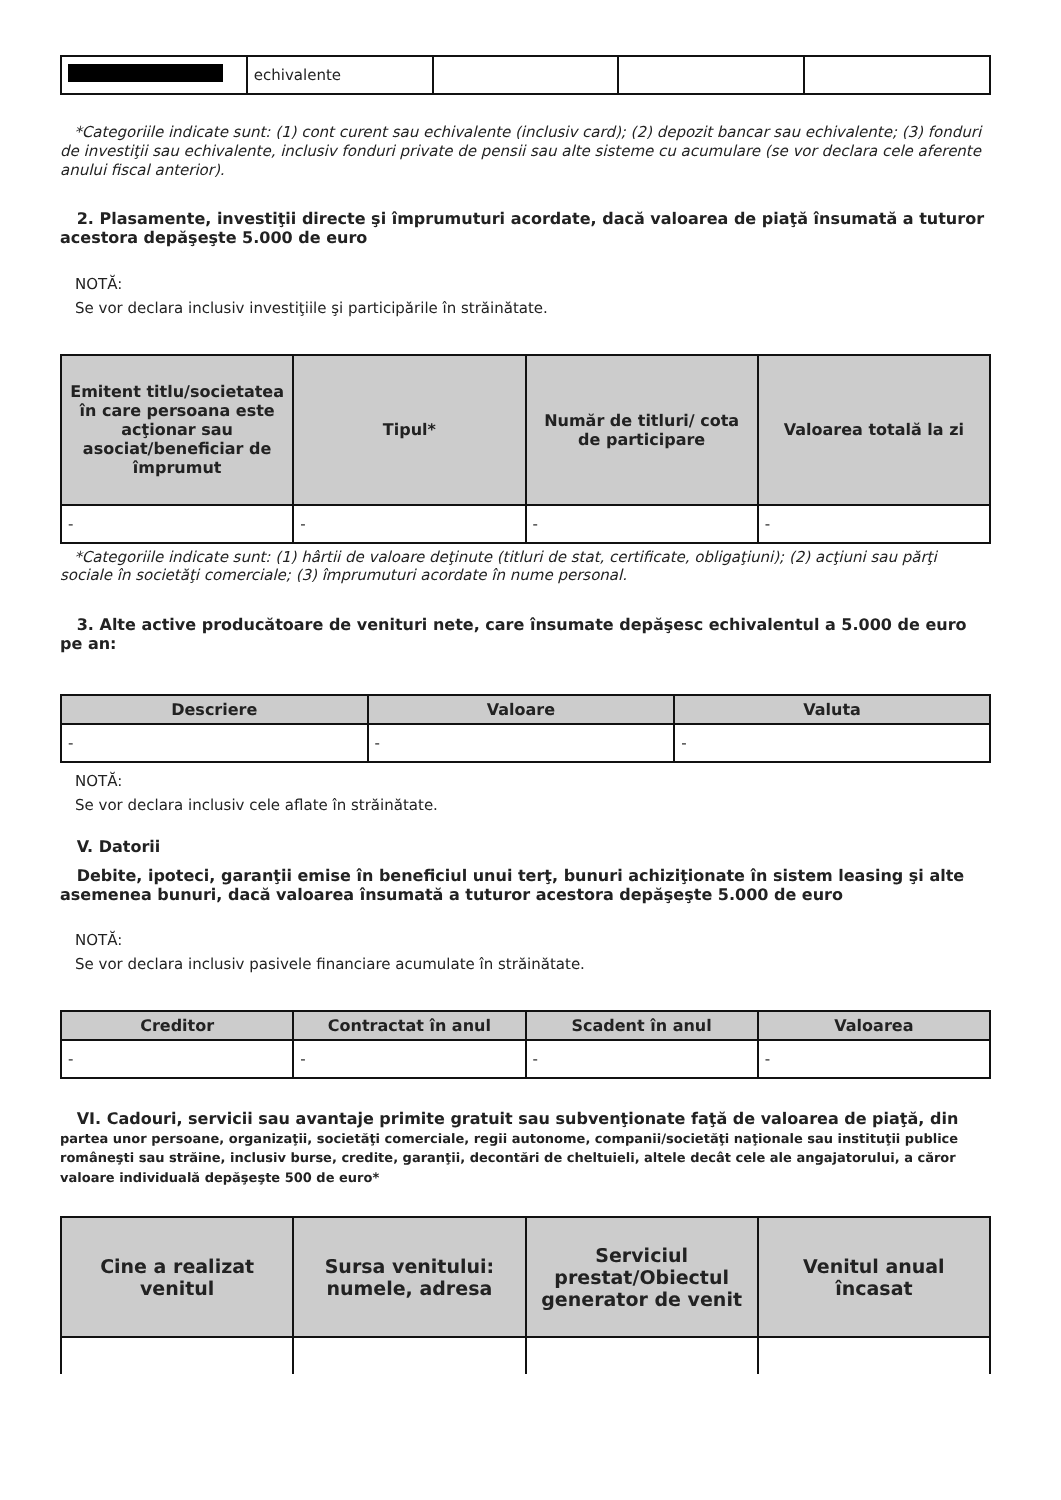| | echivalente | | | |
*Categoriile indicate sunt: (1) cont curent sau echivalente (inclusiv card); (2) depozit bancar sau echivalente; (3) fonduri de investiţii sau echivalente, inclusiv fonduri private de pensii sau alte sisteme cu acumulare (se vor declara cele aferente anului fiscal anterior).
2. Plasamente, investiţii directe şi împrumuturi acordate, dacă valoarea de piaţă însumată a tuturor acestora depăşeşte 5.000 de euro
NOTĂ:
Se vor declara inclusiv investiţiile şi participările în străinătate.
| Emitent titlu/societatea în care persoana este acţionar sau asociat/beneficiar de împrumut | Tipul* | Număr de titluri/ cota de participare | Valoarea totală la zi |
| --- | --- | --- | --- |
| - | - | - | - |
*Categoriile indicate sunt: (1) hârtii de valoare deţinute (titluri de stat, certificate, obligaţiuni); (2) acţiuni sau părţi sociale în societăţi comerciale; (3) împrumuturi acordate în nume personal.
3. Alte active producătoare de venituri nete, care însumate depăşesc echivalentul a 5.000 de euro pe an:
| Descriere | Valoare | Valuta |
| --- | --- | --- |
| - | - | - |
NOTĂ:
Se vor declara inclusiv cele aflate în străinătate.
V. Datorii
Debite, ipoteci, garanţii emise în beneficiul unui terţ, bunuri achiziţionate în sistem leasing şi alte asemenea bunuri, dacă valoarea însumată a tuturor acestora depăşeşte 5.000 de euro
NOTĂ:
Se vor declara inclusiv pasivele financiare acumulate în străinătate.
| Creditor | Contractat în anul | Scadent în anul | Valoarea |
| --- | --- | --- | --- |
| - | - | - | - |
VI. Cadouri, servicii sau avantaje primite gratuit sau subvenţionate faţă de valoarea de piaţă, din partea unor persoane, organizaţii, societăţi comerciale, regii autonome, companii/societăţi naţionale sau instituţii publice româneşti sau străine, inclusiv burse, credite, garanţii, decontări de cheltuieli, altele decât cele ale angajatorului, a căror valoare individuală depăşeşte 500 de euro*
| Cine a realizat venitul | Sursa venitului: numele, adresa | Serviciul prestat/Obiectul generator de venit | Venitul anual încasat |
| --- | --- | --- | --- |